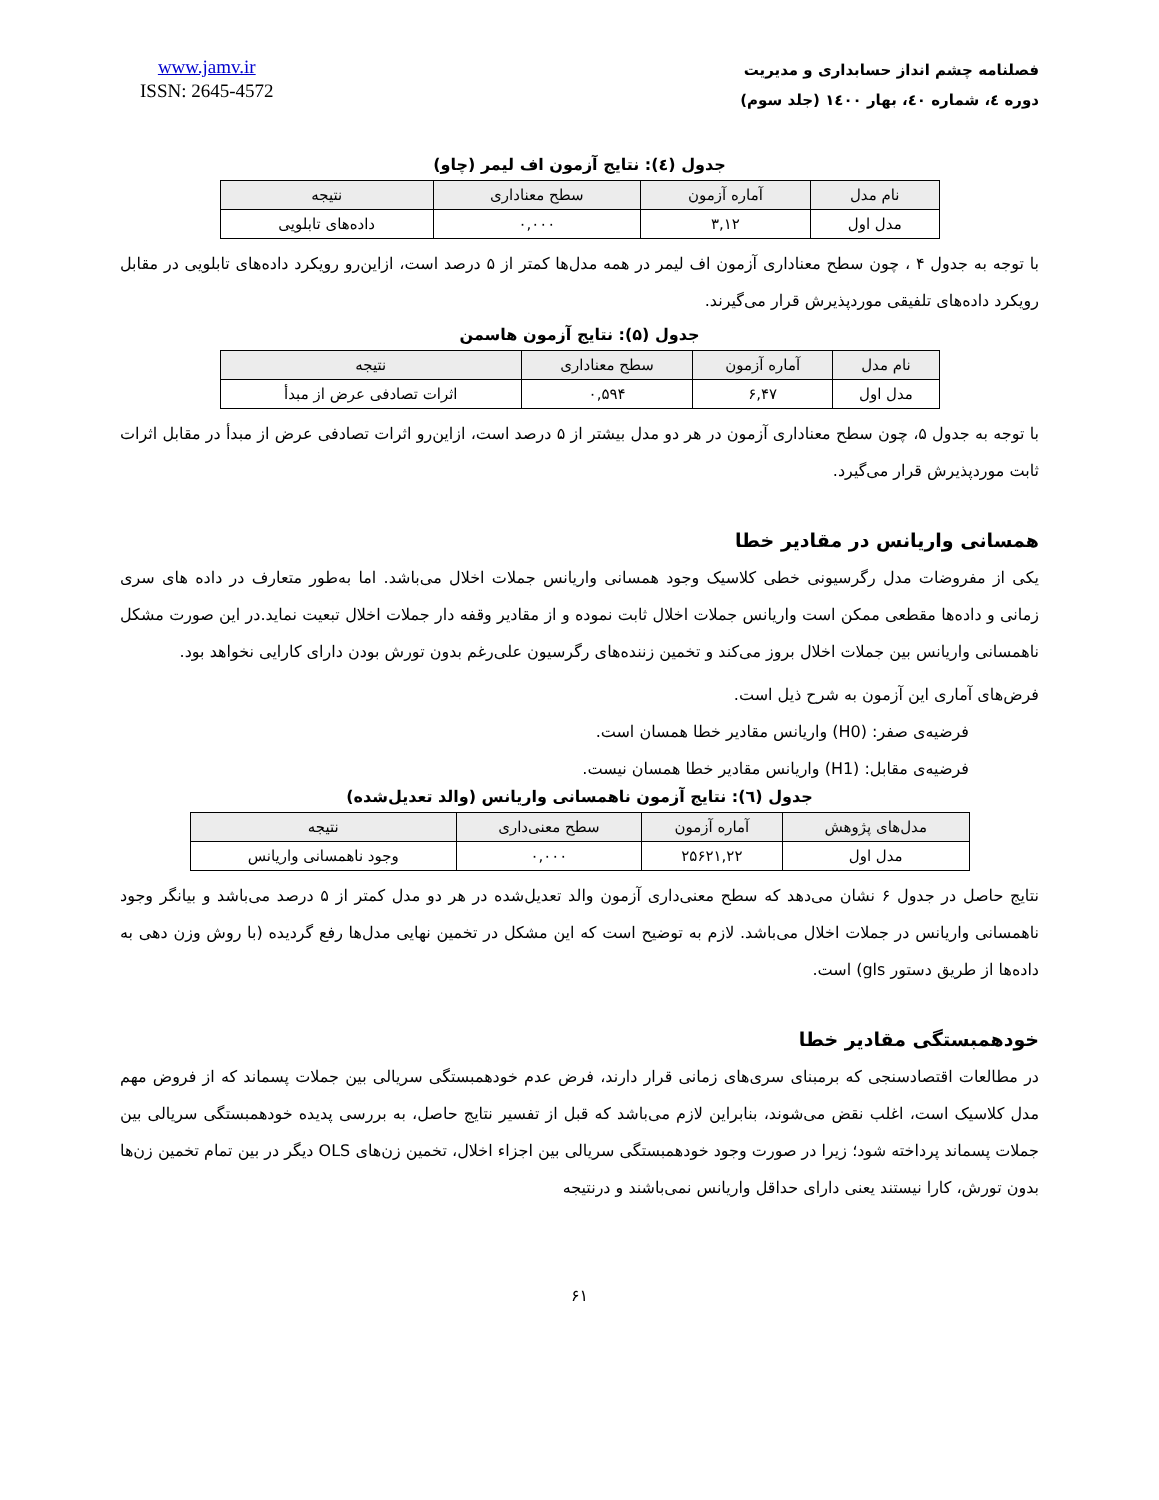فصلنامه چشم انداز حسابداری و مدیریت
دوره ٤، شماره ٤٠، بهار ١٤٠٠ (جلد سوم)
www.jamv.ir
ISSN: 2645-4572
جدول (٤): نتایج آزمون اف لیمر (چاو)
| نام مدل | آماره آزمون | سطح معناداری | نتیجه |
| --- | --- | --- | --- |
| مدل اول | ۳,۱۲ | ۰,۰۰۰ | داده‌های تابلویی |
با توجه به جدول ۴ ، چون سطح معناداری آزمون اف لیمر در همه مدل‌ها کمتر از ۵ درصد است، ازاین‌رو رویکرد داده‌های تابلویی در مقابل رویکرد داده‌های تلفیقی موردپذیرش قرار می‌گیرند.
جدول (۵): نتایج آزمون هاسمن
| نام مدل | آماره آزمون | سطح معناداری | نتیجه |
| --- | --- | --- | --- |
| مدل اول | ۶,۴۷ | ۰,۵۹۴ | اثرات تصادفی عرض از مبدأ |
با توجه به جدول ۵، چون سطح معناداری آزمون در هر دو مدل بیشتر از ۵ درصد است، ازاین‌رو اثرات تصادفی عرض از مبدأ در مقابل اثرات ثابت موردپذیرش قرار می‌گیرد.
همسانی واریانس در مقادیر خطا
یکی از مفروضات مدل رگرسیونی خطی کلاسیک وجود همسانی واریانس جملات اخلال می‌باشد. اما به‌طور متعارف در داده های سری زمانی و داده‌ها مقطعی ممکن است واریانس جملات اخلال ثابت نموده و از مقادیر وقفه دار جملات اخلال تبعیت نماید.در این صورت مشکل ناهمسانی واریانس بین جملات اخلال بروز می‌کند و تخمین زننده‌های رگرسیون علی‌رغم بدون تورش بودن دارای کارایی نخواهد بود.
فرض‌های آماری این آزمون به شرح ذیل است.
فرضیه‌ی صفر: (H0) واریانس مقادیر خطا همسان است.
فرضیه‌ی مقابل: (H1) واریانس مقادیر خطا همسان نیست.
جدول (٦): نتایج آزمون ناهمسانی واریانس (والد تعدیل‌شده)
| مدل‌های پژوهش | آماره آزمون | سطح معنی‌داری | نتیجه |
| --- | --- | --- | --- |
| مدل اول | ۲۵۶۲۱,۲۲ | ۰,۰۰۰ | وجود ناهمسانی واریانس |
نتایج حاصل در جدول ۶ نشان می‌دهد که سطح معنی‌داری آزمون والد تعدیل‌شده در هر دو مدل کمتر از ۵ درصد می‌باشد و بیانگر وجود ناهمسانی واریانس در جملات اخلال می‌باشد. لازم به توضیح است که این مشکل در تخمین نهایی مدل‌ها رفع گردیده (با روش وزن دهی به داده‌ها از طریق دستور gls) است.
خودهمبستگی مقادیر خطا
در مطالعات اقتصادسنجی که برمبنای سری‌های زمانی قرار دارند، فرض عدم خودهمبستگی سریالی بین جملات پسماند که از فروض مهم مدل کلاسیک است، اغلب نقض می‌شوند، بنابراین لازم می‌باشد که قبل از تفسیر نتایج حاصل، به بررسی پدیده خودهمبستگی سریالی بین جملات پسماند پرداخته شود؛ زیرا در صورت وجود خودهمبستگی سریالی بین اجزاء اخلال، تخمین زن‌های OLS دیگر در بین تمام تخمین زن‌ها بدون تورش، کارا نیستند یعنی دارای حداقل واریانس نمی‌باشند و درنتیجه
۶۱